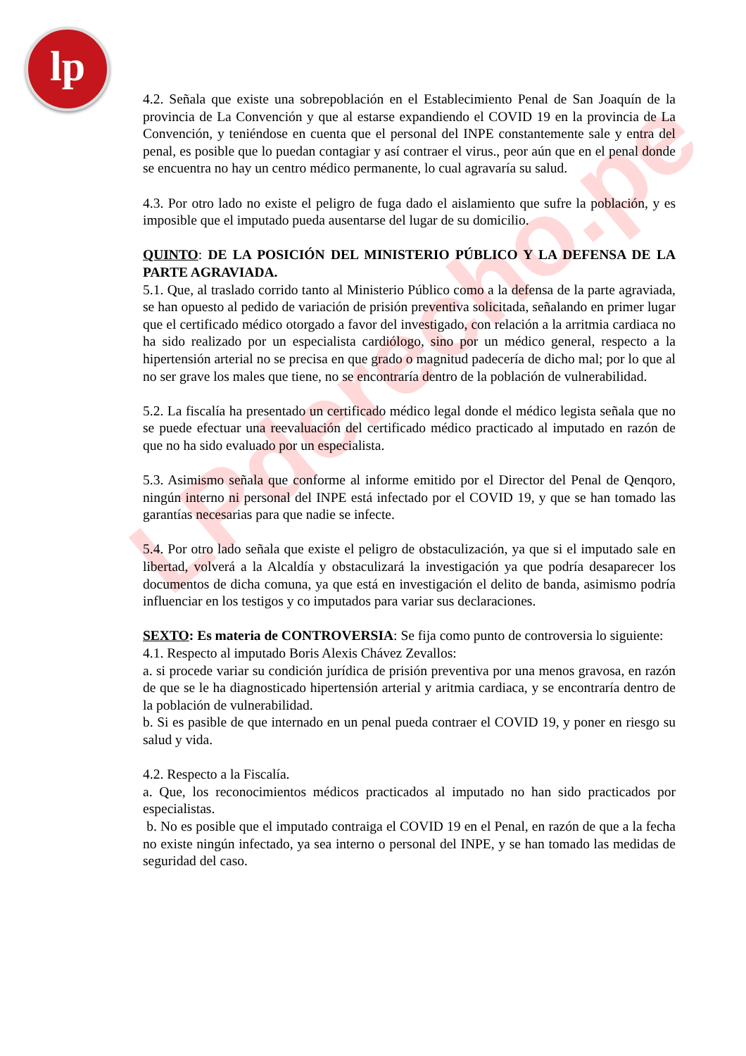lp
LPderecho.pe
4.2. Señala que existe una sobrepoblación en el Establecimiento Penal de San Joaquín de la provincia de La Convención y que al estarse expandiendo el COVID 19 en la provincia de La Convención, y teniéndose en cuenta que el personal del INPE constantemente sale y entra del penal, es posible que lo puedan contagiar y así contraer el virus., peor aún que en el penal donde se encuentra no hay un centro médico permanente, lo cual agravaría su salud.
4.3. Por otro lado no existe el peligro de fuga dado el aislamiento que sufre la población, y es imposible que el imputado pueda ausentarse del lugar de su domicilio.
QUINTO: DE LA POSICIÓN DEL MINISTERIO PÚBLICO Y LA DEFENSA DE LA PARTE AGRAVIADA.
5.1. Que, al traslado corrido tanto al Ministerio Público como a la defensa de la parte agraviada, se han opuesto al pedido de variación de prisión preventiva solicitada, señalando en primer lugar que el certificado médico otorgado a favor del investigado, con relación a la arritmia cardiaca no ha sido realizado por un especialista cardiólogo, sino por un médico general, respecto a la hipertensión arterial no se precisa en que grado o magnitud padecería de dicho mal; por lo que al no ser grave los males que tiene, no se encontraría dentro de la población de vulnerabilidad.
5.2. La fiscalía ha presentado un certificado médico legal donde el médico legista señala que no se puede efectuar una reevaluación del certificado médico practicado al imputado en razón de que no ha sido evaluado por un especialista.
5.3. Asimismo señala que conforme al informe emitido por el Director del Penal de Qenqoro, ningún interno ni personal del INPE está infectado por el COVID 19, y que se han tomado las garantías necesarias para que nadie se infecte.
5.4. Por otro lado señala que existe el peligro de obstaculización, ya que si el imputado sale en libertad, volverá a la Alcaldía y obstaculizará la investigación ya que podría desaparecer los documentos de dicha comuna, ya que está en investigación el delito de banda, asimismo podría influenciar en los testigos y co imputados para variar sus declaraciones.
SEXTO: Es materia de CONTROVERSIA: Se fija como punto de controversia lo siguiente:
4.1. Respecto al imputado Boris Alexis Chávez Zevallos:
a. si procede variar su condición jurídica de prisión preventiva por una menos gravosa, en razón de que se le ha diagnosticado hipertensión arterial y aritmia cardiaca, y se encontraría dentro de la población de vulnerabilidad.
b. Si es pasible de que internado en un penal pueda contraer el COVID 19, y poner en riesgo su salud y vida.
4.2. Respecto a la Fiscalía.
a. Que, los reconocimientos médicos practicados al imputado no han sido practicados por especialistas.
b. No es posible que el imputado contraiga el COVID 19 en el Penal, en razón de que a la fecha no existe ningún infectado, ya sea interno o personal del INPE, y se han tomado las medidas de seguridad del caso.